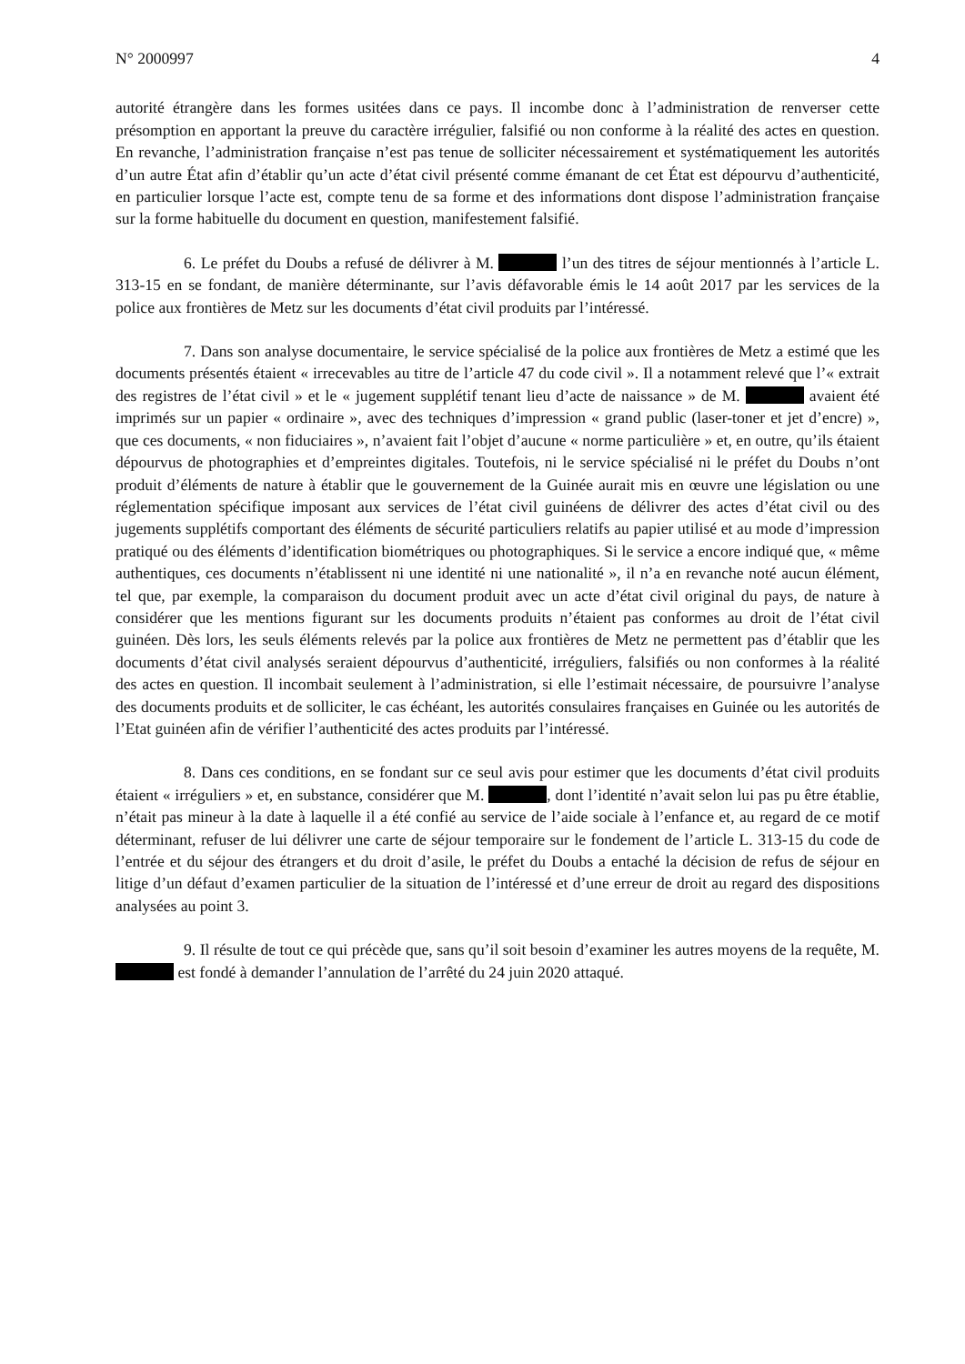N° 2000997 4
autorité étrangère dans les formes usitées dans ce pays. Il incombe donc à l’administration de renverser cette présomption en apportant la preuve du caractère irrégulier, falsifié ou non conforme à la réalité des actes en question. En revanche, l’administration française n’est pas tenue de solliciter nécessairement et systématiquement les autorités d’un autre État afin d’établir qu’un acte d’état civil présenté comme émanant de cet État est dépourvu d’authenticité, en particulier lorsque l’acte est, compte tenu de sa forme et des informations dont dispose l’administration française sur la forme habituelle du document en question, manifestement falsifié.
6. Le préfet du Doubs a refusé de délivrer à M. l’un des titres de séjour mentionnés à l’article L. 313-15 en se fondant, de manière déterminante, sur l’avis défavorable émis le 14 août 2017 par les services de la police aux frontières de Metz sur les documents d’état civil produits par l’intéressé.
7. Dans son analyse documentaire, le service spécialisé de la police aux frontières de Metz a estimé que les documents présentés étaient « irrecevables au titre de l’article 47 du code civil ». Il a notamment relevé que l’« extrait des registres de l’état civil » et le « jugement supplétif tenant lieu d’acte de naissance » de M. avaient été imprimés sur un papier « ordinaire », avec des techniques d’impression « grand public (laser-toner et jet d’encre) », que ces documents, « non fiduciaires », n’avaient fait l’objet d’aucune « norme particulière » et, en outre, qu’ils étaient dépourvus de photographies et d’empreintes digitales. Toutefois, ni le service spécialisé ni le préfet du Doubs n’ont produit d’éléments de nature à établir que le gouvernement de la Guinée aurait mis en œuvre une législation ou une réglementation spécifique imposant aux services de l’état civil guinéens de délivrer des actes d’état civil ou des jugements supplétifs comportant des éléments de sécurité particuliers relatifs au papier utilisé et au mode d’impression pratiqué ou des éléments d’identification biométriques ou photographiques. Si le service a encore indiqué que, « même authentiques, ces documents n’établissent ni une identité ni une nationalité », il n’a en revanche noté aucun élément, tel que, par exemple, la comparaison du document produit avec un acte d’état civil original du pays, de nature à considérer que les mentions figurant sur les documents produits n’étaient pas conformes au droit de l’état civil guinéen. Dès lors, les seuls éléments relevés par la police aux frontières de Metz ne permettent pas d’établir que les documents d’état civil analysés seraient dépourvus d’authenticité, irréguliers, falsifiés ou non conformes à la réalité des actes en question. Il incombait seulement à l’administration, si elle l’estimait nécessaire, de poursuivre l’analyse des documents produits et de solliciter, le cas échéant, les autorités consulaires françaises en Guinée ou les autorités de l’Etat guinéen afin de vérifier l’authenticité des actes produits par l’intéressé.
8. Dans ces conditions, en se fondant sur ce seul avis pour estimer que les documents d’état civil produits étaient « irréguliers » et, en substance, considérer que M. , dont l’identité n’avait selon lui pas pu être établie, n’était pas mineur à la date à laquelle il a été confié au service de l’aide sociale à l’enfance et, au regard de ce motif déterminant, refuser de lui délivrer une carte de séjour temporaire sur le fondement de l’article L. 313-15 du code de l’entrée et du séjour des étrangers et du droit d’asile, le préfet du Doubs a entaché la décision de refus de séjour en litige d’un défaut d’examen particulier de la situation de l’intéressé et d’une erreur de droit au regard des dispositions analysées au point 3.
9. Il résulte de tout ce qui précède que, sans qu’il soit besoin d’examiner les autres moyens de la requête, M. est fondé à demander l’annulation de l’arrêté du 24 juin 2020 attaqué.